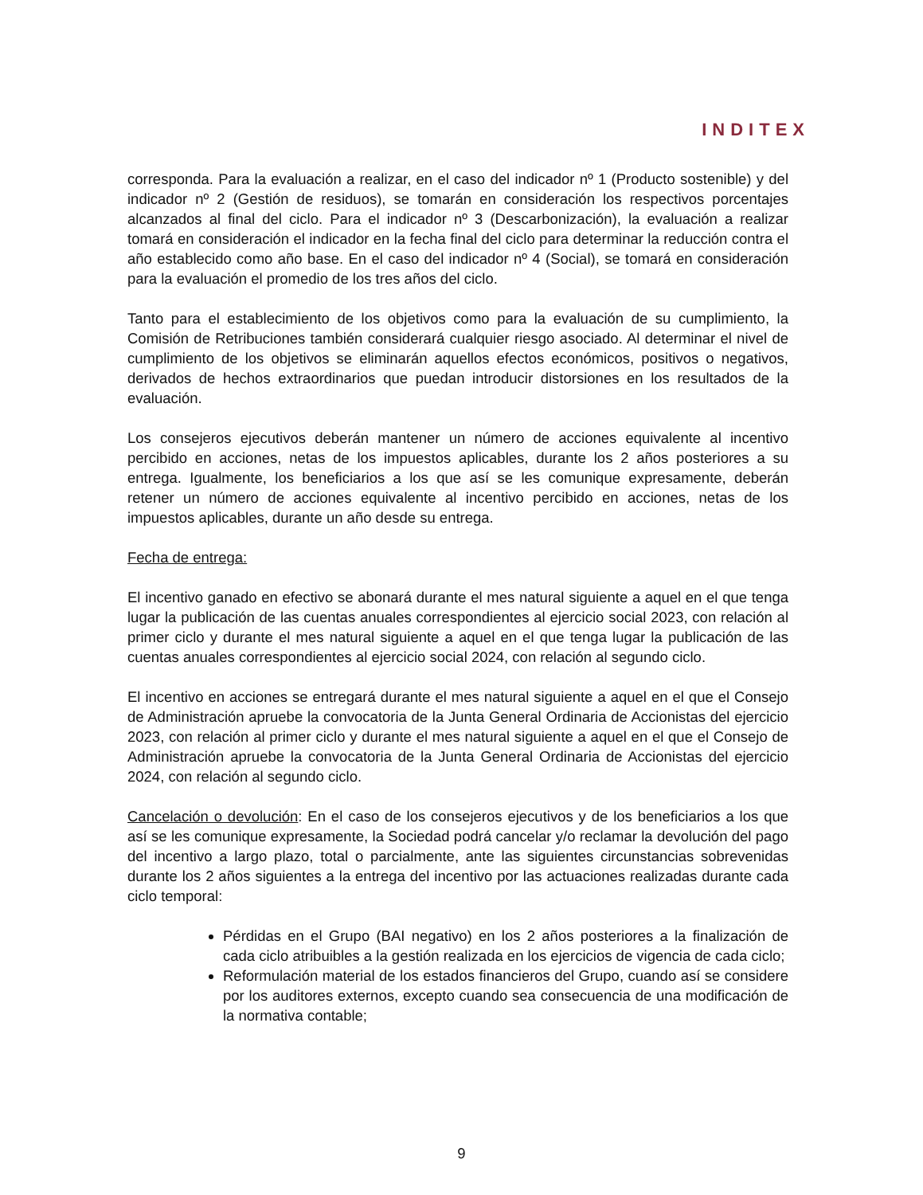INDITEX
corresponda. Para la evaluación a realizar, en el caso del indicador nº 1 (Producto sostenible) y del indicador nº 2 (Gestión de residuos), se tomarán en consideración los respectivos porcentajes alcanzados al final del ciclo. Para el indicador nº 3 (Descarbonización), la evaluación a realizar tomará en consideración el indicador en la fecha final del ciclo para determinar la reducción contra el año establecido como año base. En el caso del indicador nº 4 (Social), se tomará en consideración para la evaluación el promedio de los tres años del ciclo.
Tanto para el establecimiento de los objetivos como para la evaluación de su cumplimiento, la Comisión de Retribuciones también considerará cualquier riesgo asociado. Al determinar el nivel de cumplimiento de los objetivos se eliminarán aquellos efectos económicos, positivos o negativos, derivados de hechos extraordinarios que puedan introducir distorsiones en los resultados de la evaluación.
Los consejeros ejecutivos deberán mantener un número de acciones equivalente al incentivo percibido en acciones, netas de los impuestos aplicables, durante los 2 años posteriores a su entrega. Igualmente, los beneficiarios a los que así se les comunique expresamente, deberán retener un número de acciones equivalente al incentivo percibido en acciones, netas de los impuestos aplicables, durante un año desde su entrega.
Fecha de entrega:
El incentivo ganado en efectivo se abonará durante el mes natural siguiente a aquel en el que tenga lugar la publicación de las cuentas anuales correspondientes al ejercicio social 2023, con relación al primer ciclo y durante el mes natural siguiente a aquel en el que tenga lugar la publicación de las cuentas anuales correspondientes al ejercicio social 2024, con relación al segundo ciclo.
El incentivo en acciones se entregará durante el mes natural siguiente a aquel en el que el Consejo de Administración apruebe la convocatoria de la Junta General Ordinaria de Accionistas del ejercicio 2023, con relación al primer ciclo y durante el mes natural siguiente a aquel en el que el Consejo de Administración apruebe la convocatoria de la Junta General Ordinaria de Accionistas del ejercicio 2024, con relación al segundo ciclo.
Cancelación o devolución: En el caso de los consejeros ejecutivos y de los beneficiarios a los que así se les comunique expresamente, la Sociedad podrá cancelar y/o reclamar la devolución del pago del incentivo a largo plazo, total o parcialmente, ante las siguientes circunstancias sobrevenidas durante los 2 años siguientes a la entrega del incentivo por las actuaciones realizadas durante cada ciclo temporal:
Pérdidas en el Grupo (BAI negativo) en los 2 años posteriores a la finalización de cada ciclo atribuibles a la gestión realizada en los ejercicios de vigencia de cada ciclo;
Reformulación material de los estados financieros del Grupo, cuando así se considere por los auditores externos, excepto cuando sea consecuencia de una modificación de la normativa contable;
9